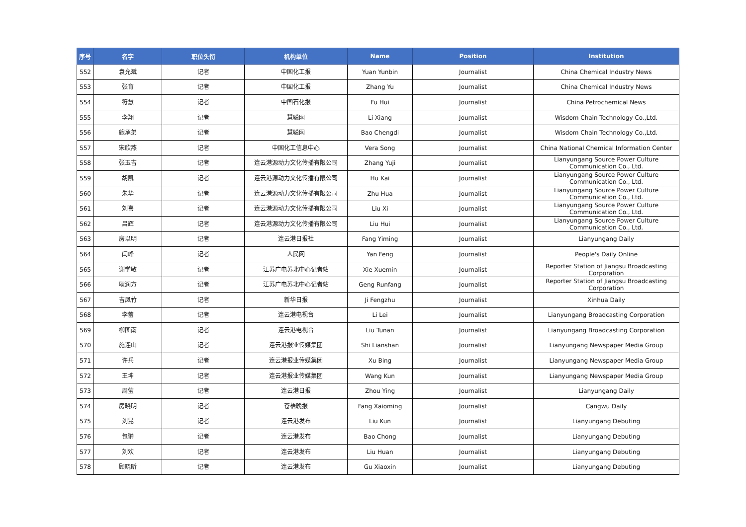| 序号 | 名字 | 职位头衔 | 机构单位 | Name | Position | Institution |
| --- | --- | --- | --- | --- | --- | --- |
| 552 | 袁允斌 | 记者 | 中国化工报 | Yuan Yunbin | Journalist | China Chemical Industry News |
| 553 | 张育 | 记者 | 中国化工报 | Zhang Yu | Journalist | China Chemical Industry News |
| 554 | 符慧 | 记者 | 中国石化报 | Fu Hui | Journalist | China Petrochemical News |
| 555 | 李翔 | 记者 | 慧聪网 | Li Xiang | Journalist | Wisdom Chain Technology Co.,Ltd. |
| 556 | 鲍承弟 | 记者 | 慧聪网 | Bao Chengdi | Journalist | Wisdom Chain Technology Co.,Ltd. |
| 557 | 宋欣燕 | 记者 | 中国化工信息中心 | Vera Song | Journalist | China National Chemical Information Center |
| 558 | 张玉吉 | 记者 | 连云港源动力文化传播有限公司 | Zhang Yuji | Journalist | Lianyungang Source Power Culture Communication Co., Ltd. |
| 559 | 胡凯 | 记者 | 连云港源动力文化传播有限公司 | Hu Kai | Journalist | Lianyungang Source Power Culture Communication Co., Ltd. |
| 560 | 朱华 | 记者 | 连云港源动力文化传播有限公司 | Zhu Hua | Journalist | Lianyungang Source Power Culture Communication Co., Ltd. |
| 561 | 刘喜 | 记者 | 连云港源动力文化传播有限公司 | Liu Xi | Journalist | Lianyungang Source Power Culture Communication Co., Ltd. |
| 562 | 吕辉 | 记者 | 连云港源动力文化传播有限公司 | Liu Hui | Journalist | Lianyungang Source Power Culture Communication Co., Ltd. |
| 563 | 房以明 | 记者 | 连云港日报社 | Fang Yiming | Journalist | Lianyungang Daily |
| 564 | 闫峰 | 记者 | 人民网 | Yan Feng | Journalist | People's Daily Online |
| 565 | 谢学敏 | 记者 | 江苏广电苏北中心记者站 | Xie Xuemin | Journalist | Reporter Station of Jiangsu Broadcasting Corporation |
| 566 | 耿润方 | 记者 | 江苏广电苏北中心记者站 | Geng Runfang | Journalist | Reporter Station of Jiangsu Broadcasting Corporation |
| 567 | 吉凤竹 | 记者 | 新华日报 | Ji Fengzhu | Journalist | Xinhua Daily |
| 568 | 李蕾 | 记者 | 连云港电视台 | Li Lei | Journalist | Lianyungang Broadcasting Corporation |
| 569 | 柳图南 | 记者 | 连云港电视台 | Liu Tunan | Journalist | Lianyungang Broadcasting Corporation |
| 570 | 施连山 | 记者 | 连云港报业传媒集团 | Shi Lianshan | Journalist | Lianyungang Newspaper Media Group |
| 571 | 许兵 | 记者 | 连云港报业传媒集团 | Xu Bing | Journalist | Lianyungang Newspaper Media Group |
| 572 | 王坤 | 记者 | 连云港报业传媒集团 | Wang Kun | Journalist | Lianyungang Newspaper Media Group |
| 573 | 周莹 | 记者 | 连云港日报 | Zhou Ying | Journalist | Lianyungang Daily |
| 574 | 房晓明 | 记者 | 苍梧晚报 | Fang Xaioming | Journalist | Cangwu Daily |
| 575 | 刘昆 | 记者 | 连云港发布 | Liu Kun | Journalist | Lianyungang Debuting |
| 576 | 包翀 | 记者 | 连云港发布 | Bao Chong | Journalist | Lianyungang Debuting |
| 577 | 刘欢 | 记者 | 连云港发布 | Liu Huan | Journalist | Lianyungang Debuting |
| 578 | 顾晓昕 | 记者 | 连云港发布 | Gu Xiaoxin | Journalist | Lianyungang Debuting |